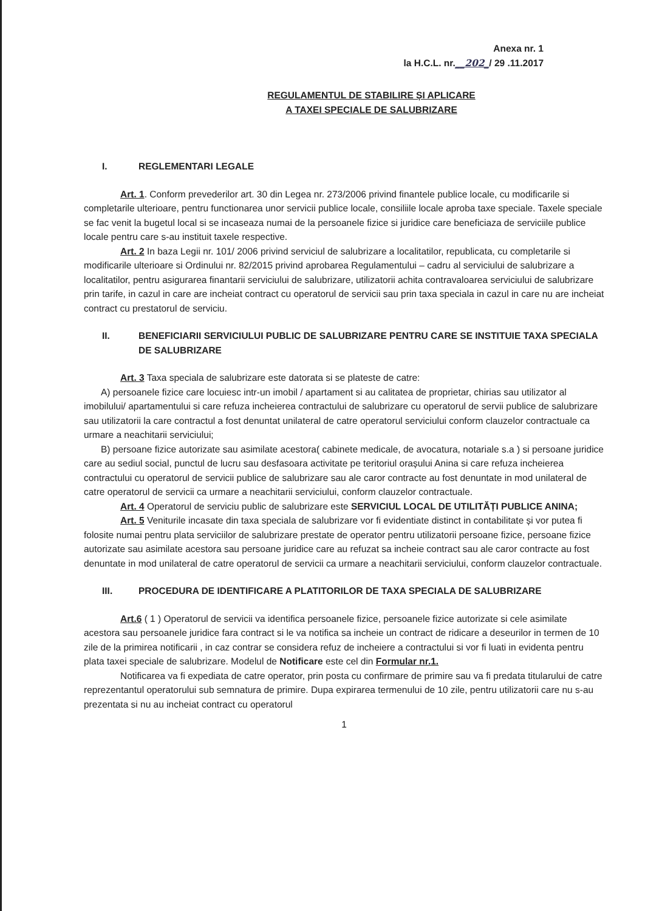Anexa nr. 1
la H.C.L. nr.__202_/ 29 .11.2017
REGULAMENTUL DE STABILIRE ȘI APLICARE
A TAXEI SPECIALE DE SALUBRIZARE
I. REGLEMENTARI LEGALE
Art. 1. Conform prevederilor art. 30 din Legea nr. 273/2006 privind finantele publice locale, cu modificarile si completarile ulterioare, pentru functionarea unor servicii publice locale, consiliile locale aproba taxe speciale. Taxele speciale se fac venit la bugetul local si se incaseaza numai de la persoanele fizice si juridice care beneficiaza de serviciile publice locale pentru care s-au instituit taxele respective.
Art. 2 In baza Legii nr. 101/ 2006 privind serviciul de salubrizare a localitatilor, republicata, cu completarile si modificarile ulterioare si Ordinului nr. 82/2015 privind aprobarea Regulamentului – cadru al serviciului de salubrizare a localitatilor, pentru asigurarea finantarii serviciului de salubrizare, utilizatorii achita contravaloarea serviciului de salubrizare prin tarife, in cazul in care are incheiat contract cu operatorul de servicii sau prin taxa speciala in cazul in care nu are incheiat contract cu prestatorul de serviciu.
II. BENEFICIARII SERVICIULUI PUBLIC DE SALUBRIZARE PENTRU CARE SE INSTITUIE TAXA SPECIALA DE SALUBRIZARE
Art. 3 Taxa speciala de salubrizare este datorata si se plateste de catre:
A) persoanele fizice care locuiesc intr-un imobil / apartament si au calitatea de proprietar, chirias sau utilizator al imobilului/ apartamentului si care refuza incheierea contractului de salubrizare cu operatorul de servii publice de salubrizare sau utilizatorii la care contractul a fost denuntat unilateral de catre operatorul serviciului conform clauzelor contractuale ca urmare a neachitarii serviciului;
B) persoane fizice autorizate sau asimilate acestora( cabinete medicale, de avocatura, notariale s.a ) si persoane juridice care au sediul social, punctul de lucru sau desfasoara activitate pe teritoriul orașului Anina si care refuza incheierea contractului cu operatorul de servicii publice de salubrizare sau ale caror contracte au fost denuntate in mod unilateral de catre operatorul de servicii ca urmare a neachitarii serviciului, conform clauzelor contractuale.
Art. 4 Operatorul de serviciu public de salubrizare este SERVICIUL LOCAL DE UTILITĂȚI PUBLICE ANINA;
Art. 5 Veniturile incasate din taxa speciala de salubrizare vor fi evidentiate distinct in contabilitate și vor putea fi folosite numai pentru plata serviciilor de salubrizare prestate de operator pentru utilizatorii persoane fizice, persoane fizice autorizate sau asimilate acestora sau persoane juridice care au refuzat sa incheie contract sau ale caror contracte au fost denuntate in mod unilateral de catre operatorul de servicii ca urmare a neachitarii serviciului, conform clauzelor contractuale.
III. PROCEDURA DE IDENTIFICARE A PLATITORILOR DE TAXA SPECIALA DE SALUBRIZARE
Art.6 ( 1 ) Operatorul de servicii va identifica persoanele fizice, persoanele fizice autorizate si cele asimilate acestora sau persoanele juridice fara contract si le va notifica sa incheie un contract de ridicare a deseurilor in termen de 10 zile de la primirea notificarii , in caz contrar se considera refuz de incheiere a contractului si vor fi luati in evidenta pentru plata taxei speciale de salubrizare. Modelul de Notificare este cel din Formular nr.1.
Notificarea va fi expediata de catre operator, prin posta cu confirmare de primire sau va fi predata titularului de catre reprezentantul operatorului sub semnatura de primire. Dupa expirarea termenului de 10 zile, pentru utilizatorii care nu s-au prezentata si nu au incheiat contract cu operatorul
1